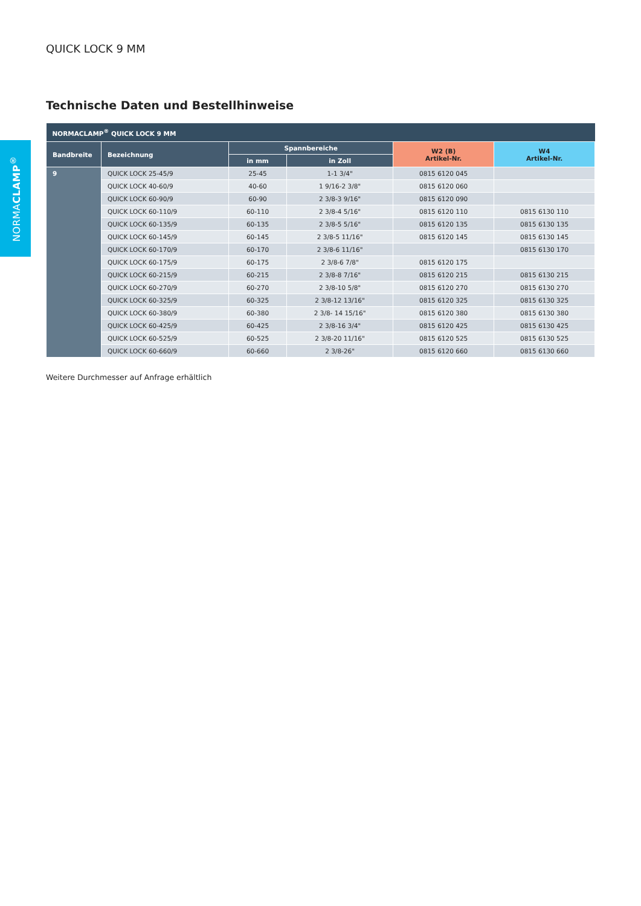NORMACLAMP<sup>®</sup>
QUICK LOCK 9 MM
Technische Daten und Bestellhinweise
| NORMACLAMP<sup>®</sup> QUICK LOCK 9 MM | | | | | |
| --- | --- | --- | --- | --- | --- |
| Bandbreite | Bezeichnung | Spannbereiche | | W2 (B) Artikel-Nr. | W4 Artikel-Nr. |
| | | in mm | in Zoll | | |
| 9 | QUICK LOCK 25-45/9 | 25-45 | 1-1 3/4" | 0815 6120 045 | |
| | QUICK LOCK 40-60/9 | 40-60 | 1 9/16-2 3/8" | 0815 6120 060 | |
| | QUICK LOCK 60-90/9 | 60-90 | 2 3/8-3 9/16" | 0815 6120 090 | |
| | QUICK LOCK 60-110/9 | 60-110 | 2 3/8-4 5/16" | 0815 6120 110 | 0815 6130 110 |
| | QUICK LOCK 60-135/9 | 60-135 | 2 3/8-5 5/16" | 0815 6120 135 | 0815 6130 135 |
| | QUICK LOCK 60-145/9 | 60-145 | 2 3/8-5 11/16" | 0815 6120 145 | 0815 6130 145 |
| | QUICK LOCK 60-170/9 | 60-170 | 2 3/8-6 11/16" | | 0815 6130 170 |
| | QUICK LOCK 60-175/9 | 60-175 | 2 3/8-6 7/8" | 0815 6120 175 | |
| | QUICK LOCK 60-215/9 | 60-215 | 2 3/8-8 7/16" | 0815 6120 215 | 0815 6130 215 |
| | QUICK LOCK 60-270/9 | 60-270 | 2 3/8-10 5/8" | 0815 6120 270 | 0815 6130 270 |
| | QUICK LOCK 60-325/9 | 60-325 | 2 3/8-12 13/16" | 0815 6120 325 | 0815 6130 325 |
| | QUICK LOCK 60-380/9 | 60-380 | 2 3/8- 14 15/16" | 0815 6120 380 | 0815 6130 380 |
| | QUICK LOCK 60-425/9 | 60-425 | 2 3/8-16 3/4" | 0815 6120 425 | 0815 6130 425 |
| | QUICK LOCK 60-525/9 | 60-525 | 2 3/8-20 11/16" | 0815 6120 525 | 0815 6130 525 |
| | QUICK LOCK 60-660/9 | 60-660 | 2 3/8-26" | 0815 6120 660 | 0815 6130 660 |
Weitere Durchmesser auf Anfrage erhältlich